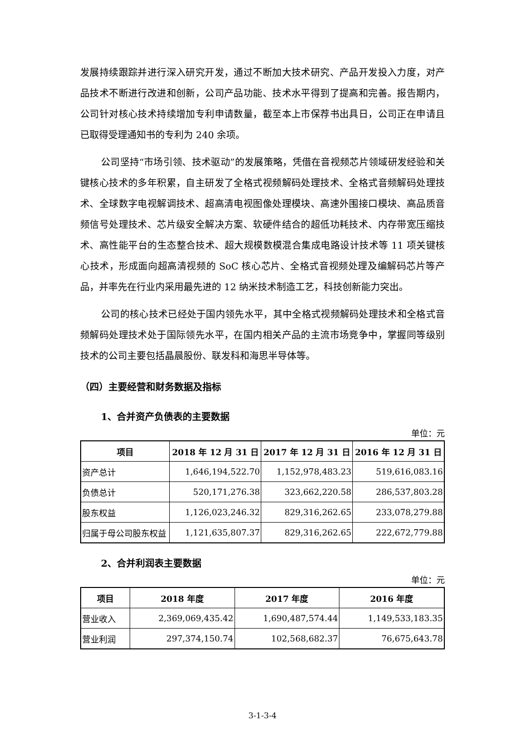发展持续跟踪并进行深入研究开发，通过不断加大技术研究、产品开发投入力度，对产品技术不断进行改进和创新，公司产品功能、技术水平得到了提高和完善。报告期内，公司针对核心技术持续增加专利申请数量，截至本上市保荐书出具日，公司正在申请且已取得受理通知书的专利为 240 余项。
公司坚持“市场引领、技术驱动”的发展策略，凭借在音视频芯片领域研发经验和关键核心技术的多年积累，自主研发了全格式视频解码处理技术、全格式音频解码处理技术、全球数字电视解调技术、超高清电视图像处理模块、高速外围接口模块、高品质音频信号处理技术、芯片级安全解决方案、软硬件结合的超低功耗技术、内存带宽压缩技术、高性能平台的生态整合技术、超大规模数模混合集成电路设计技术等 11 项关键核心技术，形成面向超高清视频的 SoC 核心芯片、全格式音视频处理及编解码芯片等产品，并率先在行业内采用最先进的 12 纳米技术制造工艺，科技创新能力突出。
公司的核心技术已经处于国内领先水平，其中全格式视频解码处理技术和全格式音频解码处理技术处于国际领先水平，在国内相关产品的主流市场竞争中，掌握同等级别技术的公司主要包括晶晨股份、联发科和海思半导体等。
（四）主要经营和财务数据及指标
1、合并资产负债表的主要数据
单位：元
| 项目 | 2018 年 12 月 31 日 | 2017 年 12 月 31 日 | 2016 年 12 月 31 日 |
| --- | --- | --- | --- |
| 资产总计 | 1,646,194,522.70 | 1,152,978,483.23 | 519,616,083.16 |
| 负债总计 | 520,171,276.38 | 323,662,220.58 | 286,537,803.28 |
| 股东权益 | 1,126,023,246.32 | 829,316,262.65 | 233,078,279.88 |
| 归属于母公司股东权益 | 1,121,635,807.37 | 829,316,262.65 | 222,672,779.88 |
2、合并利润表主要数据
单位：元
| 项目 | 2018 年度 | 2017 年度 | 2016 年度 |
| --- | --- | --- | --- |
| 营业收入 | 2,369,069,435.42 | 1,690,487,574.44 | 1,149,533,183.35 |
| 营业利润 | 297,374,150.74 | 102,568,682.37 | 76,675,643.78 |
3-1-3-4